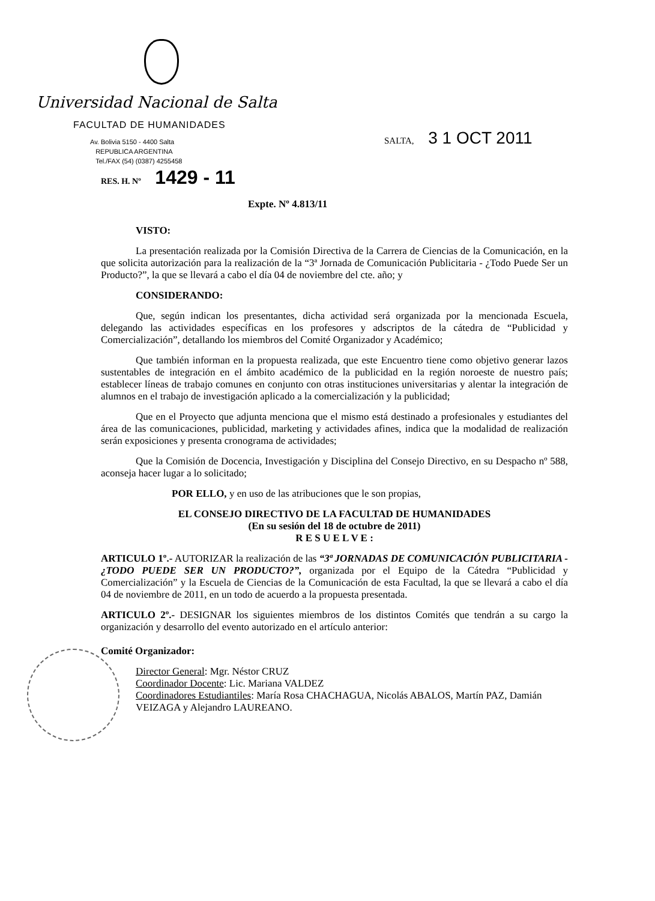Universidad Nacional de Salta
FACULTAD DE HUMANIDADES
Av. Bolivia 5150 - 4400 Salta
REPUBLICA ARGENTINA
Tel./FAX (54) (0387) 4255458
SALTA, 3 1 OCT 2011
RES. H. Nº 1429 - 11
Expte. Nº 4.813/11
VISTO:
La presentación realizada por la Comisión Directiva de la Carrera de Ciencias de la Comunicación, en la que solicita autorización para la realización de la “3ª Jornada de Comunicación Publicitaria - ¿Todo Puede Ser un Producto?”, la que se llevará a cabo el día 04 de noviembre del cte. año; y
CONSIDERANDO:
Que, según indican los presentantes, dicha actividad será organizada por la mencionada Escuela, delegando las actividades específicas en los profesores y adscriptos de la cátedra de “Publicidad y Comercialización”, detallando los miembros del Comité Organizador y Académico;
Que también informan en la propuesta realizada, que este Encuentro tiene como objetivo generar lazos sustentables de integración en el ámbito académico de la publicidad en la región noroeste de nuestro país; establecer líneas de trabajo comunes en conjunto con otras instituciones universitarias y alentar la integración de alumnos en el trabajo de investigación aplicado a la comercialización y la publicidad;
Que en el Proyecto que adjunta menciona que el mismo está destinado a profesionales y estudiantes del área de las comunicaciones, publicidad, marketing y actividades afines, indica que la modalidad de realización serán exposiciones y presenta cronograma de actividades;
Que la Comisión de Docencia, Investigación y Disciplina del Consejo Directivo, en su Despacho nº 588, aconseja hacer lugar a lo solicitado;
POR ELLO, y en uso de las atribuciones que le son propias,
EL CONSEJO DIRECTIVO DE LA FACULTAD DE HUMANIDADES
(En su sesión del 18 de octubre de 2011)
R E S U E L V E :
ARTICULO 1º.- AUTORIZAR la realización de las “3ª JORNADAS DE COMUNICACIÓN PUBLICITARIA - ¿TODO PUEDE SER UN PRODUCTO?”, organizada por el Equipo de la Cátedra “Publicidad y Comercialización” y la Escuela de Ciencias de la Comunicación de esta Facultad, la que se llevará a cabo el día 04 de noviembre de 2011, en un todo de acuerdo a la propuesta presentada.
ARTICULO 2º.- DESIGNAR los siguientes miembros de los distintos Comités que tendrán a su cargo la organización y desarrollo del evento autorizado en el artículo anterior:
Comité Organizador:
Director General: Mgr. Néstor CRUZ
Coordinador Docente: Lic. Mariana VALDEZ
Coordinadores Estudiantiles: María Rosa CHACHAGUA, Nicolás ABALOS, Martín PAZ, Damián VEIZAGA y Alejandro LAUREANO.